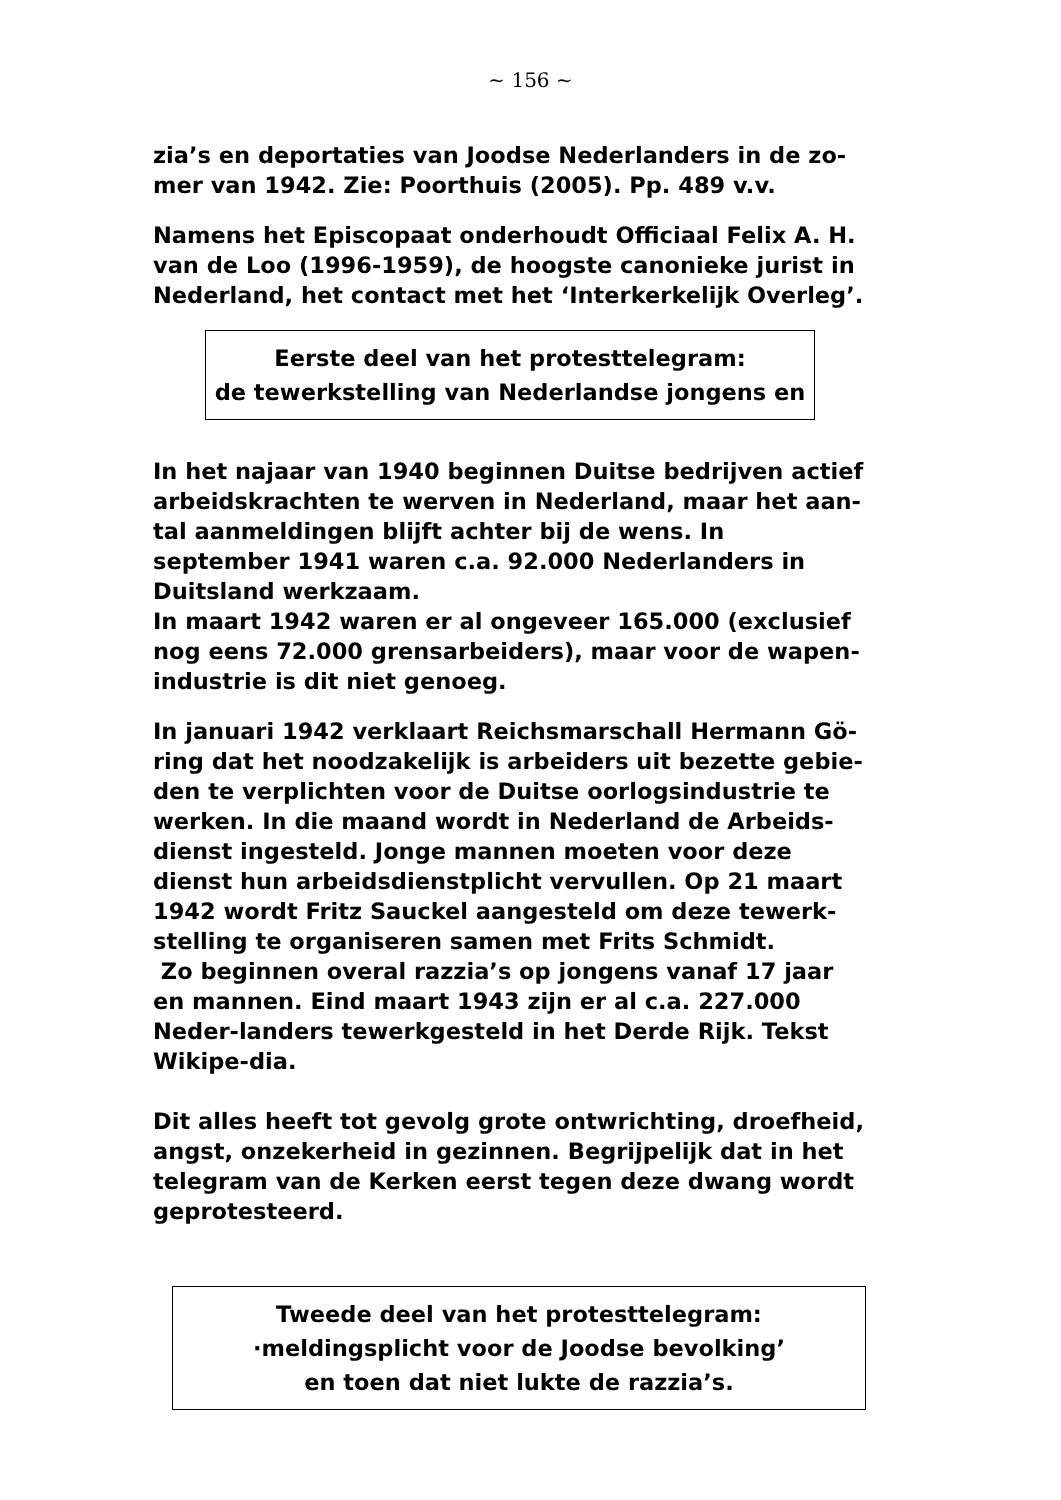~ 156 ~
zia’s en deportaties van Joodse Nederlanders in de zo-mer van 1942. Zie: Poorthuis (2005). Pp. 489 v.v.
Namens het Episcopaat onderhoudt Officiaal Felix A. H. van de Loo (1996-1959), de hoogste canonieke jurist in Nederland, het contact met het ‘Interkerkelijk Overleg’.
Eerste deel van het protesttelegram:
de tewerkstelling van Nederlandse jongens en
In het najaar van 1940 beginnen Duitse bedrijven actief arbeidskrachten te werven in Nederland, maar het aan-tal aanmeldingen blijft achter bij de wens. In september 1941 waren c.a. 92.000 Nederlanders in Duitsland werkzaam.
In maart 1942 waren er al ongeveer 165.000 (exclusief nog eens 72.000 grensarbeiders), maar voor de wapen-industrie is dit niet genoeg.
In januari 1942 verklaart Reichsmarschall Hermann Gö-ring dat het noodzakelijk is arbeiders uit bezette gebie-den te verplichten voor de Duitse oorlogsindustrie te werken. In die maand wordt in Nederland de Arbeids-dienst ingesteld. Jonge mannen moeten voor deze dienst hun arbeidsdienstplicht vervullen. Op 21 maart 1942 wordt Fritz Sauckel aangesteld om deze tewerk-stelling te organiseren samen met Frits Schmidt.
Zo beginnen overal razzia’s op jongens vanaf 17 jaar en mannen. Eind maart 1943 zijn er al c.a. 227.000 Neder-landers tewerkgesteld in het Derde Rijk. Tekst Wikipe-dia.
Dit alles heeft tot gevolg grote ontwrichting, droefheid, angst, onzekerheid in gezinnen. Begrijpelijk dat in het telegram van de Kerken eerst tegen deze dwang wordt geprotesteerd.
Tweede deel van het protesttelegram:
·meldingsplicht voor de Joodse bevolking’
en toen dat niet lukte de razzia’s.